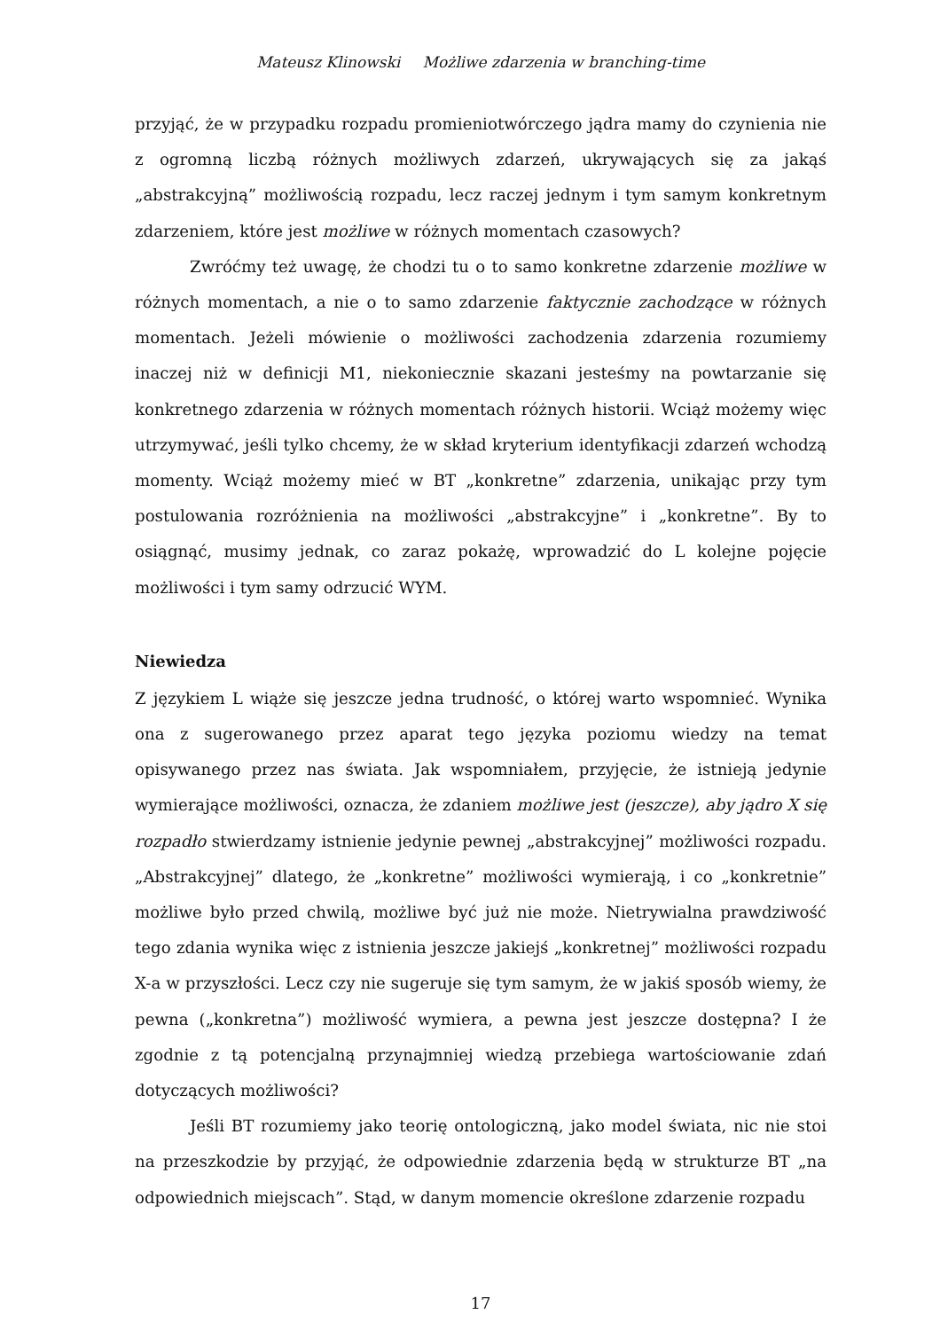Mateusz Klinowski Możliwe zdarzenia w branching-time
przyjąć, że w przypadku rozpadu promieniotwórczego jądra mamy do czynienia nie z ogromną liczbą różnych możliwych zdarzeń, ukrywających się za jakąś „abstrakcyjną” możliwością rozpadu, lecz raczej jednym i tym samym konkretnym zdarzeniem, które jest możliwe w różnych momentach czasowych?
Zwróćmy też uwagę, że chodzi tu o to samo konkretne zdarzenie możliwe w różnych momentach, a nie o to samo zdarzenie faktycznie zachodzące w różnych momentach. Jeżeli mówienie o możliwości zachodzenia zdarzenia rozumiemy inaczej niż w definicji M1, niekoniecznie skazani jesteśmy na powtarzanie się konkretnego zdarzenia w różnych momentach różnych historii. Wciąż możemy więc utrzymywać, jeśli tylko chcemy, że w skład kryterium identyfikacji zdarzeń wchodzą momenty. Wciąż możemy mieć w BT „konkretne” zdarzenia, unikając przy tym postulowania rozróżnienia na możliwości „abstrakcyjne” i „konkretne”. By to osiągnąć, musimy jednak, co zaraz pokażę, wprowadzić do L kolejne pojęcie możliwości i tym samy odrzucić WYM.
Niewiedza
Z językiem L wiąże się jeszcze jedna trudność, o której warto wspomnieć. Wynika ona z sugerowanego przez aparat tego języka poziomu wiedzy na temat opisywanego przez nas świata. Jak wspomniałem, przyjęcie, że istnieją jedynie wymierające możliwości, oznacza, że zdaniem możliwe jest (jeszcze), aby jądro X się rozpadło stwierdzamy istnienie jedynie pewnej „abstrakcyjnej” możliwości rozpadu. „Abstrakcyjnej” dlatego, że „konkretne” możliwości wymierają, i co „konkretnie” możliwe było przed chwilą, możliwe być już nie może. Nietrywialna prawdziwość tego zdania wynika więc z istnienia jeszcze jakiejś „konkretnej” możliwości rozpadu X-a w przyszłości. Lecz czy nie sugeruje się tym samym, że w jakiś sposób wiemy, że pewna („konkretna”) możliwość wymiera, a pewna jest jeszcze dostępna? I że zgodnie z tą potencjalną przynajmniej wiedzą przebiega wartościowanie zdań dotyczących możliwości?
Jeśli BT rozumiemy jako teorię ontologiczną, jako model świata, nic nie stoi na przeszkodzie by przyjąć, że odpowiednie zdarzenia będą w strukturze BT „na odpowiednich miejscach”. Stąd, w danym momencie określone zdarzenie rozpadu
17